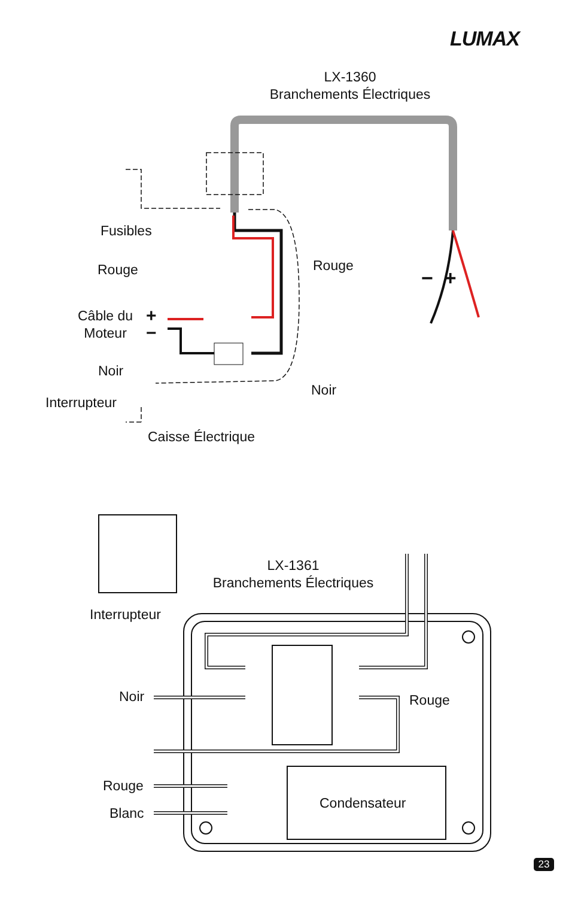LUMAX
LX-1360
Branchements Électriques
Fusibles
Rouge Rouge
Câble du
Moteur
+
−
− +
Noir
Noir
Interrupteur
Caisse Électrique
LX-1361
Branchements Électriques
Interrupteur
Noir Rouge
Rouge
Blanc
Condensateur
23